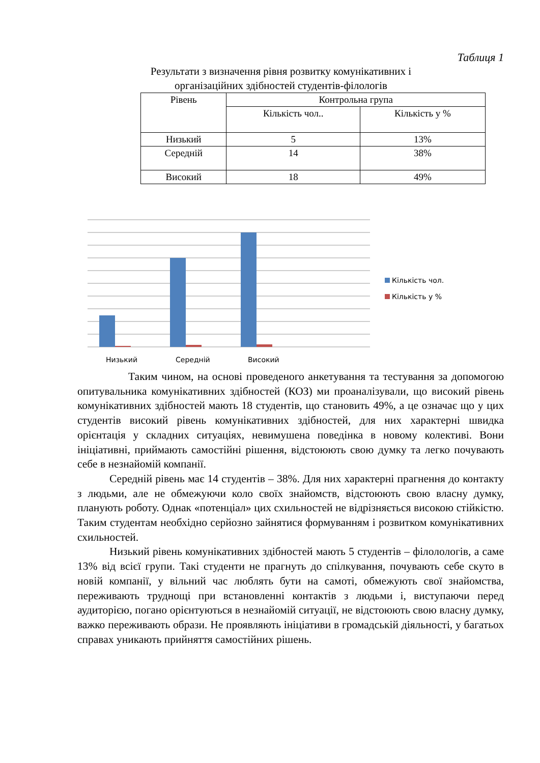Таблиця 1
Результати з визначення рівня розвитку комунікативних і організаційних здібностей студентів-філологів
| Рівень | Контрольна група | |
| --- | --- | --- |
| | Кількість чол.. | Кількість у % |
| Низький | 5 | 13% |
| Середній | 14 | 38% |
| Високий | 18 | 49% |
Низький
Середній
Високий
Кількість чол.
Кількість у %
Таким чином, на основі проведеного анкетування та тестування за допомогою опитувальника комунікативних здібностей (КОЗ) ми проаналізували, що високий рівень комунікативних здібностей мають 18 студентів, що становить 49%, а це означає що у цих студентів високий рівень комунікативних здібностей, для них характерні швидка орієнтація у складних ситуаціях, невимушена поведінка в новому колективі. Вони ініціативні, приймають самостійні рішення, відстоюють свою думку та легко почувають себе в незнайомій компанії.
Середній рівень має 14 студентів – 38%. Для них характерні прагнення до контакту з людьми, але не обмежуючи коло своїх знайомств, відстоюють свою власну думку, планують роботу. Однак «потенціал» цих схильностей не відрізняється високою стійкістю. Таким студентам необхідно серйозно зайнятися формуванням і розвитком комунікативних схильностей.
Низький рівень комунікативних здібностей мають 5 студентів – філолологів, а саме 13% від всієї групи. Такі студенти не прагнуть до спілкування, почувають себе скуто в новій компанії, у вільний час люблять бути на самоті, обмежують свої знайомства, переживають труднощі при встановленні контактів з людьми і, виступаючи перед аудиторією, погано орієнтуються в незнайомій ситуації, не відстоюють свою власну думку, важко переживають образи. Не проявляють ініціативи в громадській діяльності, у багатьох справах уникають прийняття самостійних рішень.